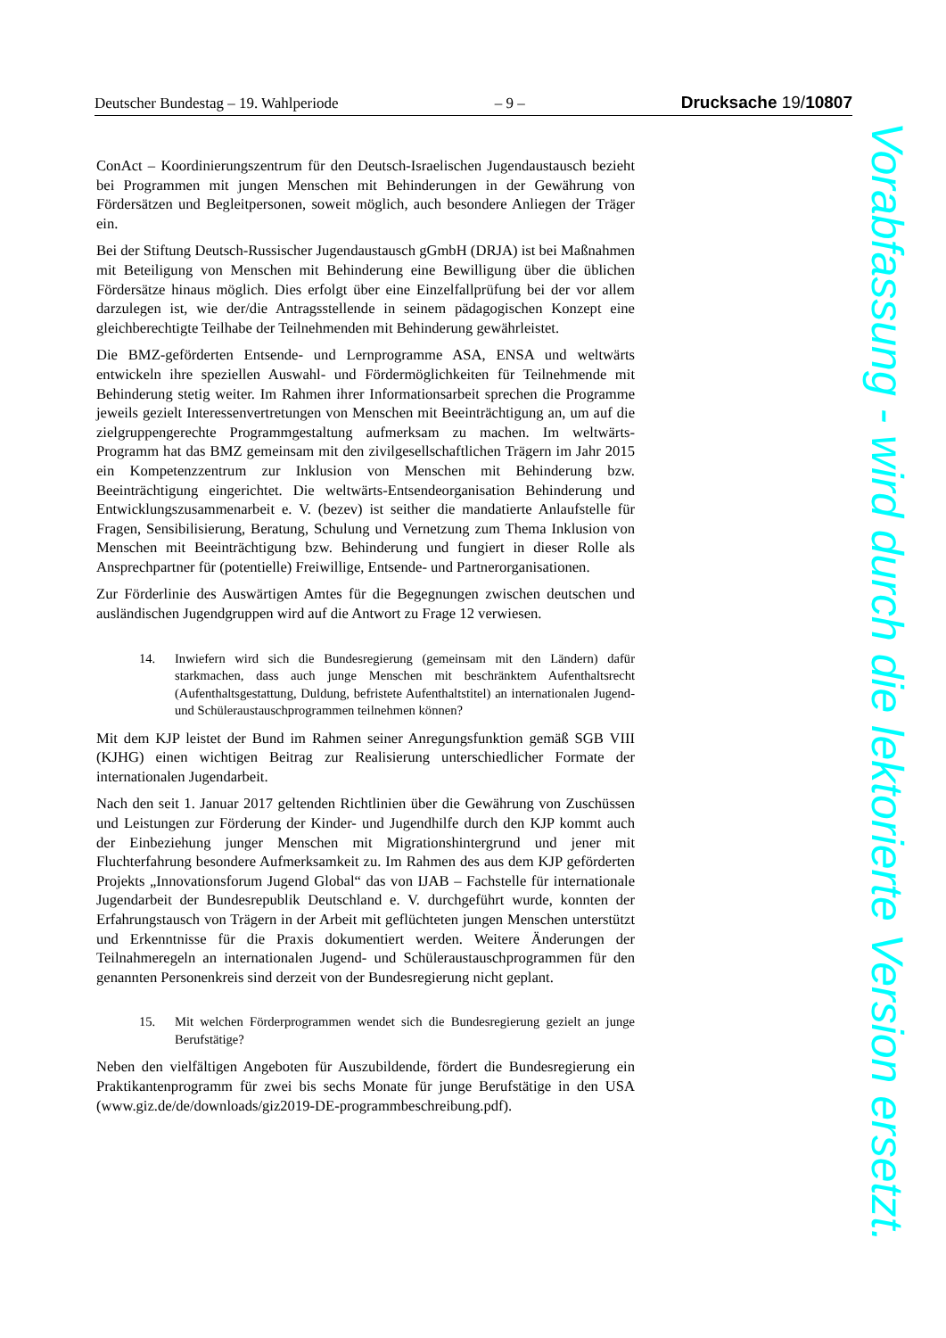Deutscher Bundestag – 19. Wahlperiode – 9 – Drucksache 19/10807
ConAct – Koordinierungszentrum für den Deutsch-Israelischen Jugendaustausch bezieht bei Programmen mit jungen Menschen mit Behinderungen in der Gewährung von Fördersätzen und Begleitpersonen, soweit möglich, auch besondere Anliegen der Träger ein.
Bei der Stiftung Deutsch-Russischer Jugendaustausch gGmbH (DRJA) ist bei Maßnahmen mit Beteiligung von Menschen mit Behinderung eine Bewilligung über die üblichen Fördersätze hinaus möglich. Dies erfolgt über eine Einzelfallprüfung bei der vor allem darzulegen ist, wie der/die Antragsstellende in seinem pädagogischen Konzept eine gleichberechtigte Teilhabe der Teilnehmenden mit Behinderung gewährleistet.
Die BMZ-geförderten Entsende- und Lernprogramme ASA, ENSA und weltwärts entwickeln ihre speziellen Auswahl- und Fördermöglichkeiten für Teilnehmende mit Behinderung stetig weiter. Im Rahmen ihrer Informationsarbeit sprechen die Programme jeweils gezielt Interessenvertretungen von Menschen mit Beeinträchtigung an, um auf die zielgruppengerechte Programmgestaltung aufmerksam zu machen. Im weltwärts-Programm hat das BMZ gemeinsam mit den zivilgesellschaftlichen Trägern im Jahr 2015 ein Kompetenzzentrum zur Inklusion von Menschen mit Behinderung bzw. Beeinträchtigung eingerichtet. Die weltwärts-Entsendeorganisation Behinderung und Entwicklungszusammenarbeit e. V. (bezev) ist seither die mandatierte Anlaufstelle für Fragen, Sensibilisierung, Beratung, Schulung und Vernetzung zum Thema Inklusion von Menschen mit Beeinträchtigung bzw. Behinderung und fungiert in dieser Rolle als Ansprechpartner für (potentielle) Freiwillige, Entsende- und Partnerorganisationen.
Zur Förderlinie des Auswärtigen Amtes für die Begegnungen zwischen deutschen und ausländischen Jugendgruppen wird auf die Antwort zu Frage 12 verwiesen.
14. Inwiefern wird sich die Bundesregierung (gemeinsam mit den Ländern) dafür starkmachen, dass auch junge Menschen mit beschränktem Aufenthaltsrecht (Aufenthaltsgestattung, Duldung, befristete Aufenthaltstitel) an internationalen Jugend- und Schüleraustauschprogrammen teilnehmen können?
Mit dem KJP leistet der Bund im Rahmen seiner Anregungsfunktion gemäß SGB VIII (KJHG) einen wichtigen Beitrag zur Realisierung unterschiedlicher Formate der internationalen Jugendarbeit.
Nach den seit 1. Januar 2017 geltenden Richtlinien über die Gewährung von Zuschüssen und Leistungen zur Förderung der Kinder- und Jugendhilfe durch den KJP kommt auch der Einbeziehung junger Menschen mit Migrationshintergrund und jener mit Fluchterfahrung besondere Aufmerksamkeit zu. Im Rahmen des aus dem KJP geförderten Projekts „Innovationsforum Jugend Global“ das von IJAB – Fachstelle für internationale Jugendarbeit der Bundesrepublik Deutschland e. V. durchgeführt wurde, konnten der Erfahrungstausch von Trägern in der Arbeit mit geflüchteten jungen Menschen unterstützt und Erkenntnisse für die Praxis dokumentiert werden. Weitere Änderungen der Teilnahmeregeln an internationalen Jugend- und Schüleraustauschprogrammen für den genannten Personenkreis sind derzeit von der Bundesregierung nicht geplant.
15. Mit welchen Förderprogrammen wendet sich die Bundesregierung gezielt an junge Berufstätige?
Neben den vielfältigen Angeboten für Auszubildende, fördert die Bundesregierung ein Praktikantenprogramm für zwei bis sechs Monate für junge Berufstätige in den USA (www.giz.de/de/downloads/giz2019-DE-programmbeschreibung.pdf).
Vorabfassung - wird durch die lektorierte Version ersetzt.